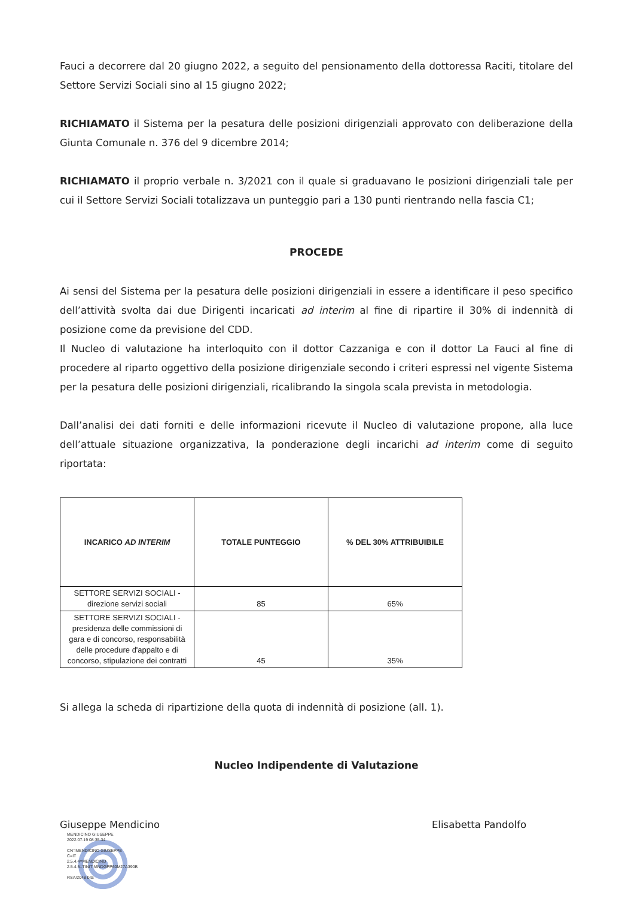Fauci a decorrere dal 20 giugno 2022, a seguito del pensionamento della dottoressa Raciti, titolare del Settore Servizi Sociali sino al 15 giugno 2022;
RICHIAMATO il Sistema per la pesatura delle posizioni dirigenziali approvato con deliberazione della Giunta Comunale n. 376 del 9 dicembre 2014;
RICHIAMATO il proprio verbale n. 3/2021 con il quale si graduavano le posizioni dirigenziali tale per cui il Settore Servizi Sociali totalizzava un punteggio pari a 130 punti rientrando nella fascia C1;
PROCEDE
Ai sensi del Sistema per la pesatura delle posizioni dirigenziali in essere a identificare il peso specifico dell’attività svolta dai due Dirigenti incaricati ad interim al fine di ripartire il 30% di indennità di posizione come da previsione del CDD.
Il Nucleo di valutazione ha interloquito con il dottor Cazzaniga e con il dottor La Fauci al fine di procedere al riparto oggettivo della posizione dirigenziale secondo i criteri espressi nel vigente Sistema per la pesatura delle posizioni dirigenziali, ricalibrando la singola scala prevista in metodologia.
Dall’analisi dei dati forniti e delle informazioni ricevute il Nucleo di valutazione propone, alla luce dell’attuale situazione organizzativa, la ponderazione degli incarichi ad interim come di seguito riportata:
| INCARICO AD INTERIM | TOTALE PUNTEGGIO | % DEL 30% ATTRIBUIBILE |
| --- | --- | --- |
| SETTORE SERVIZI SOCIALI - direzione servizi sociali | 85 | 65% |
| SETTORE SERVIZI SOCIALI - presidenza delle commissioni di gara e di concorso, responsabilità delle procedure d'appalto e di concorso, stipulazione dei contratti | 45 | 35% |
Si allega la scheda di ripartizione della quota di indennità di posizione (all. 1).
Nucleo Indipendente di Valutazione
Giuseppe Mendicino
MENDICINO GIUSEPPE
2022.07.19 08:35:34
CN=MENDICINO GIUSEPPE
C=IT
2.5.4.4=MENDICINO
2.5.4.5=TINIT-MNDGPP60M27A390B
RSA/2048 bits
Elisabetta Pandolfo